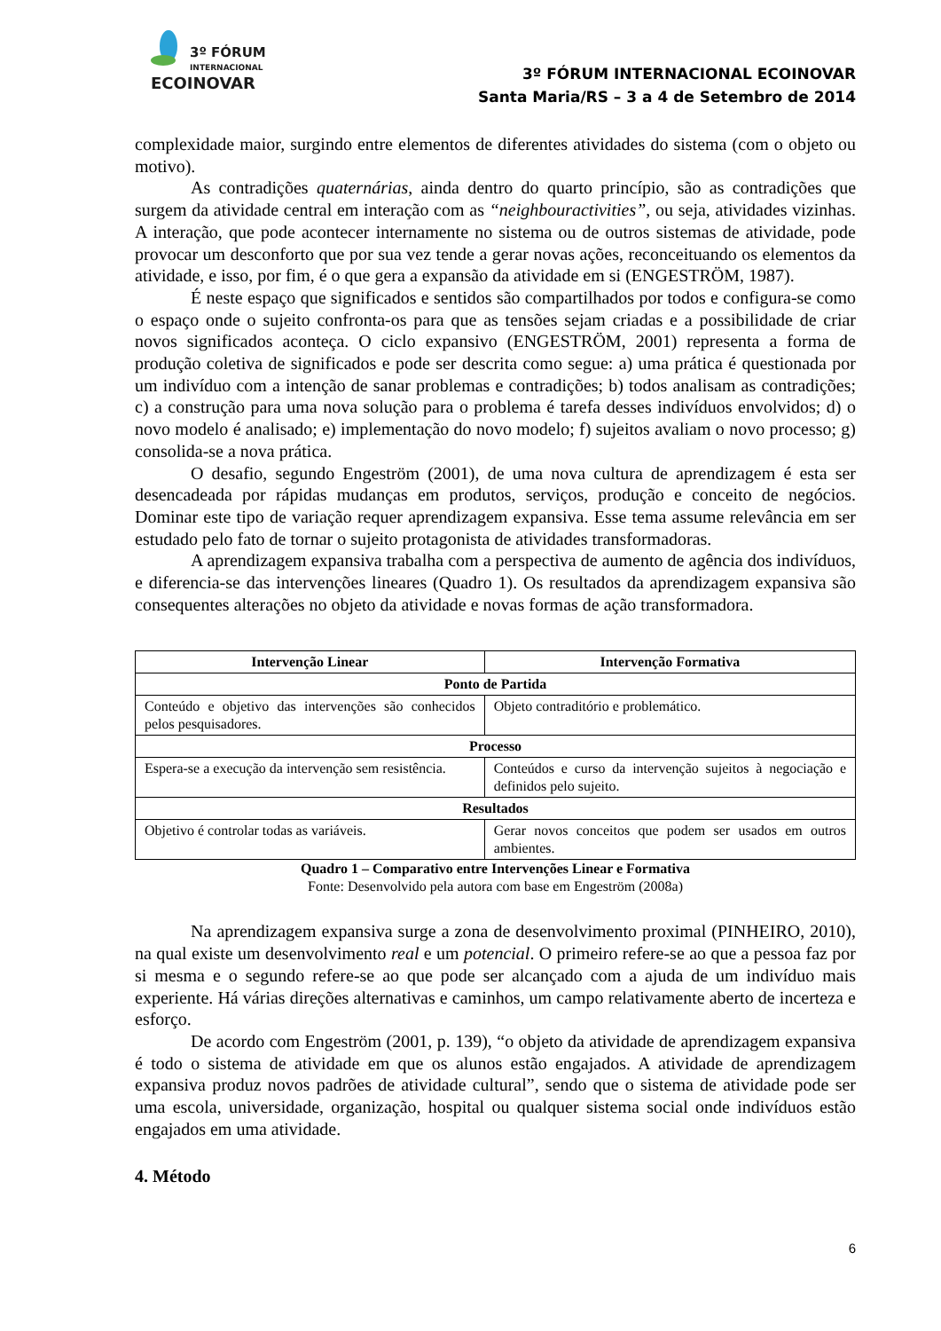3º FÓRUM
INTERNACIONAL
ECOINOVAR
3º FÓRUM INTERNACIONAL ECOINOVAR
Santa Maria/RS – 3 a 4 de Setembro de 2014
complexidade maior, surgindo entre elementos de diferentes atividades do sistema (com o objeto ou motivo).
As contradições quaternárias, ainda dentro do quarto princípio, são as contradições que surgem da atividade central em interação com as “neighbouractivities”, ou seja, atividades vizinhas. A interação, que pode acontecer internamente no sistema ou de outros sistemas de atividade, pode provocar um desconforto que por sua vez tende a gerar novas ações, reconceituando os elementos da atividade, e isso, por fim, é o que gera a expansão da atividade em si (ENGESTRÖM, 1987).
É neste espaço que significados e sentidos são compartilhados por todos e configura-se como o espaço onde o sujeito confronta-os para que as tensões sejam criadas e a possibilidade de criar novos significados aconteça. O ciclo expansivo (ENGESTRÖM, 2001) representa a forma de produção coletiva de significados e pode ser descrita como segue: a) uma prática é questionada por um indivíduo com a intenção de sanar problemas e contradições; b) todos analisam as contradições; c) a construção para uma nova solução para o problema é tarefa desses indivíduos envolvidos; d) o novo modelo é analisado; e) implementação do novo modelo; f) sujeitos avaliam o novo processo; g) consolida-se a nova prática.
O desafio, segundo Engeström (2001), de uma nova cultura de aprendizagem é esta ser desencadeada por rápidas mudanças em produtos, serviços, produção e conceito de negócios. Dominar este tipo de variação requer aprendizagem expansiva. Esse tema assume relevância em ser estudado pelo fato de tornar o sujeito protagonista de atividades transformadoras.
A aprendizagem expansiva trabalha com a perspectiva de aumento de agência dos indivíduos, e diferencia-se das intervenções lineares (Quadro 1). Os resultados da aprendizagem expansiva são consequentes alterações no objeto da atividade e novas formas de ação transformadora.
| Intervenção Linear | Intervenção Formativa |
| --- | --- |
| Ponto de Partida | |
| Conteúdo e objetivo das intervenções são conhecidos pelos pesquisadores. | Objeto contraditório e problemático. |
| Processo | |
| Espera-se a execução da intervenção sem resistência. | Conteúdos e curso da intervenção sujeitos à negociação e definidos pelo sujeito. |
| Resultados | |
| Objetivo é controlar todas as variáveis. | Gerar novos conceitos que podem ser usados em outros ambientes. |
Quadro 1 – Comparativo entre Intervenções Linear e Formativa
Fonte: Desenvolvido pela autora com base em Engeström (2008a)
Na aprendizagem expansiva surge a zona de desenvolvimento proximal (PINHEIRO, 2010), na qual existe um desenvolvimento real e um potencial. O primeiro refere-se ao que a pessoa faz por si mesma e o segundo refere-se ao que pode ser alcançado com a ajuda de um indivíduo mais experiente. Há várias direções alternativas e caminhos, um campo relativamente aberto de incerteza e esforço.
De acordo com Engeström (2001, p. 139), “o objeto da atividade de aprendizagem expansiva é todo o sistema de atividade em que os alunos estão engajados. A atividade de aprendizagem expansiva produz novos padrões de atividade cultural”, sendo que o sistema de atividade pode ser uma escola, universidade, organização, hospital ou qualquer sistema social onde indivíduos estão engajados em uma atividade.
4. Método
6